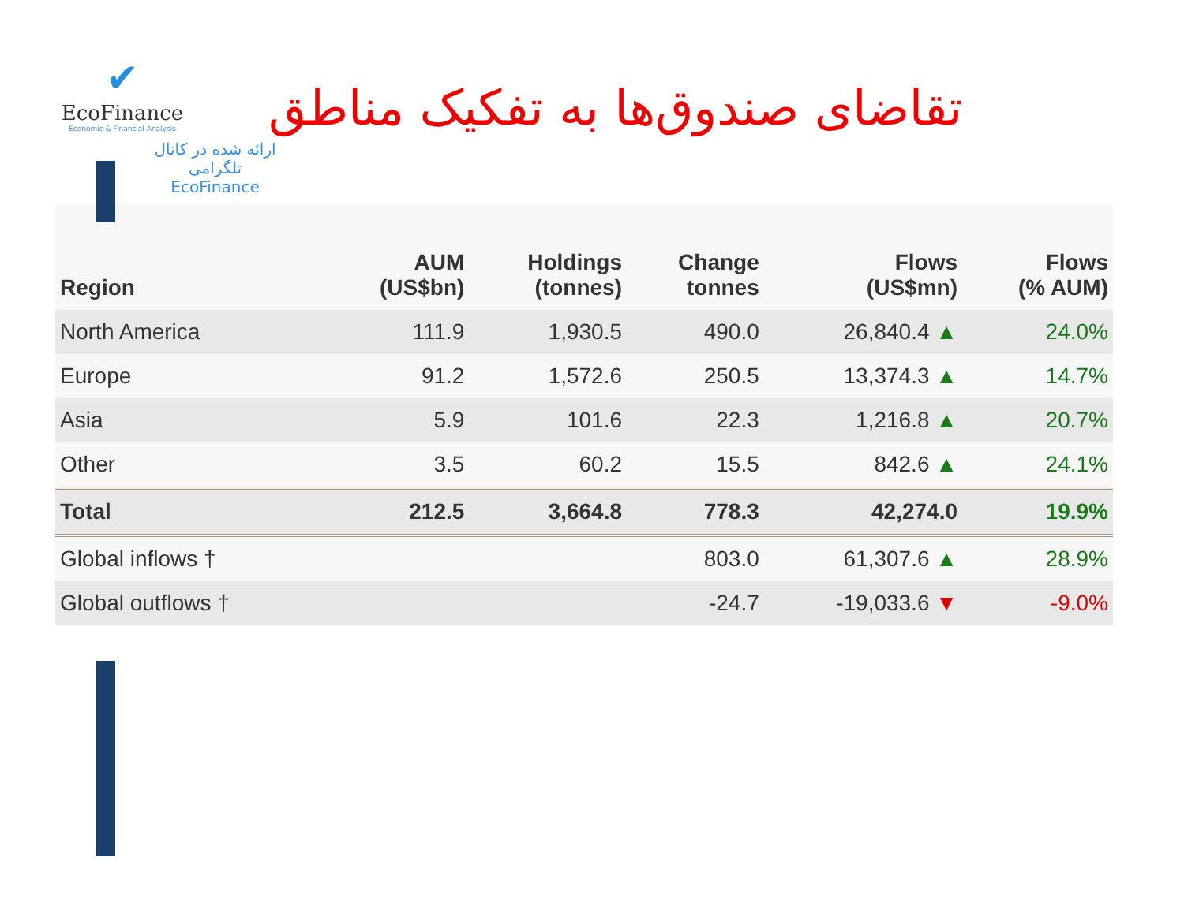✔
EcoFinance
Economic & Financial Analysis
تقاضای صندوق‌ها به تفکیک مناطق
ارائه شده در کانال تلگرامی
EcoFinance
| Region | AUM (US$bn) | Holdings (tonnes) | Change tonnes | Flows (US$mn) | Flows (% AUM) |
| --- | --- | --- | --- | --- | --- |
| North America | 111.9 | 1,930.5 | 490.0 | 26,840.4 ▲ | 24.0% |
| Europe | 91.2 | 1,572.6 | 250.5 | 13,374.3 ▲ | 14.7% |
| Asia | 5.9 | 101.6 | 22.3 | 1,216.8 ▲ | 20.7% |
| Other | 3.5 | 60.2 | 15.5 | 842.6 ▲ | 24.1% |
| Total | 212.5 | 3,664.8 | 778.3 | 42,274.0 | 19.9% |
| Global inflows † | | | 803.0 | 61,307.6 ▲ | 28.9% |
| Global outflows † | | | -24.7 | -19,033.6 ▼ | -9.0% |